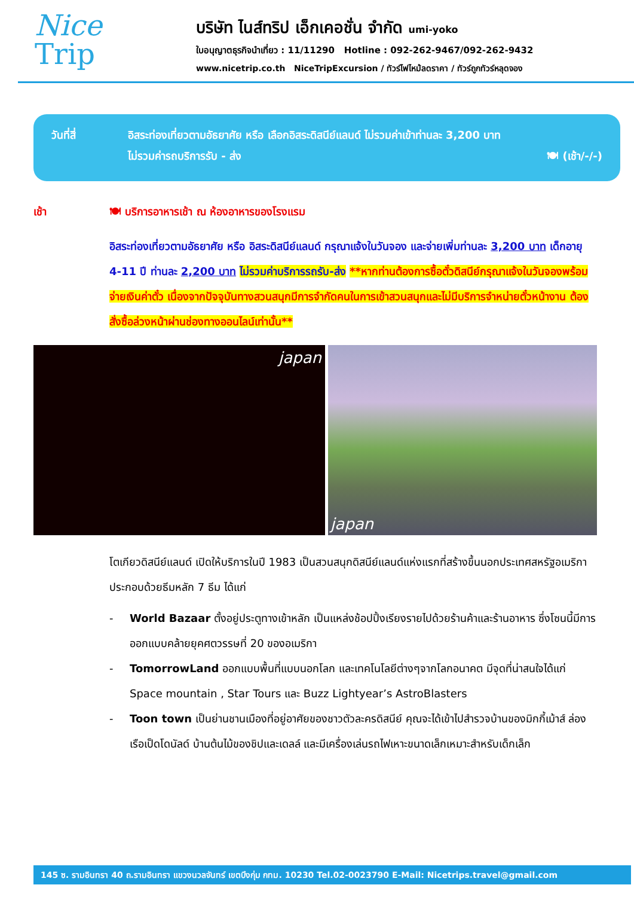Nice
Trip
บริษัท ไนส์ทริป เอ็กเคอชั่น จำกัด umi-yoko
ใบอนุญาตธุรกิจนำเที่ยว : 11/11290 Hotline : 092-262-9467/092-262-9432
www.nicetrip.co.th NiceTripExcursion / ทัวร์ไฟไหม้ลดราคา / ทัวร์ถูกทัวร์หลุดจอง
วันที่สี่ อิสระท่องเที่ยวตามอัธยาศัย หรือ เลือกอิสระดิสนีย์แลนด์ ไม่รวมค่าเข้าท่านละ 3,200 บาท
ไม่รวมค่ารถบริการรับ - ส่ง 🍽 (เช้า/-/-)
เช้า 🍽 บริการอาหารเช้า ณ ห้องอาหารของโรงแรม
อิสระท่องเที่ยวตามอัธยาศัย หรือ อิสระดิสนีย์แลนด์ กรุณาแจ้งในวันจอง และจ่ายเพิ่มท่านละ 3,200 บาท เด็กอายุ 4-11 ปี ท่านละ 2,200 บาท ไม่รวมค่าบริการรถรับ-ส่ง **หากท่านต้องการซื้อตั๋วดิสนีย์กรุณาแจ้งในวันจองพร้อมจ่ายเงินค่าตั๋ว เนื่องจากปัจจุบันทางสวนสนุกมีการจำกัดคนในการเข้าสวนสนุกและไม่มีบริการจำหน่ายตั๋วหน้างาน ต้องสั่งซื้อล่วงหน้าผ่านช่องทางออนไลน์เท่านั้น**
japan japan
โตเกียวดิสนีย์แลนด์ เปิดให้บริการในปี 1983 เป็นสวนสนุกดิสนีย์แลนด์แห่งแรกที่สร้างขึ้นนอกประเทศสหรัฐอเมริกา ประกอบด้วยธีมหลัก 7 ธีม ได้แก่
- World Bazaar ตั้งอยู่ประตูทางเข้าหลัก เป็นแหล่งช้อปปิ้งเรียงรายไปด้วยร้านค้าและร้านอาหาร ซึ่งโซนนี้มีการออกแบบคล้ายยุคศตวรรษที่ 20 ของอเมริกา
- TomorrowLand ออกแบบพื้นที่แบบนอกโลก และเทคโนโลยีต่างๆจากโลกอนาคต มีจุดที่น่าสนใจได้แก่ Space mountain , Star Tours และ Buzz Lightyear’s AstroBlasters
- Toon town เป็นย่านชานเมืองที่อยู่อาศัยของชาวตัวละครดิสนีย์ คุณจะได้เข้าไปสำรวจบ้านของมิกกี้เม้าส์ ล่องเรือเป็ดโดนัลด์ บ้านต้นไม้ของชิปและเดลล์ และมีเครื่องเล่นรถไฟเหาะขนาดเล็กเหมาะสำหรับเด็กเล็ก
145 ซ. รามอินทรา 40 ถ.รามอินทรา แขวงนวลจันทร์ เขตบึงกุ่ม กทม. 10230 Tel.02-0023790 E-Mail: Nicetrips.travel@gmail.com